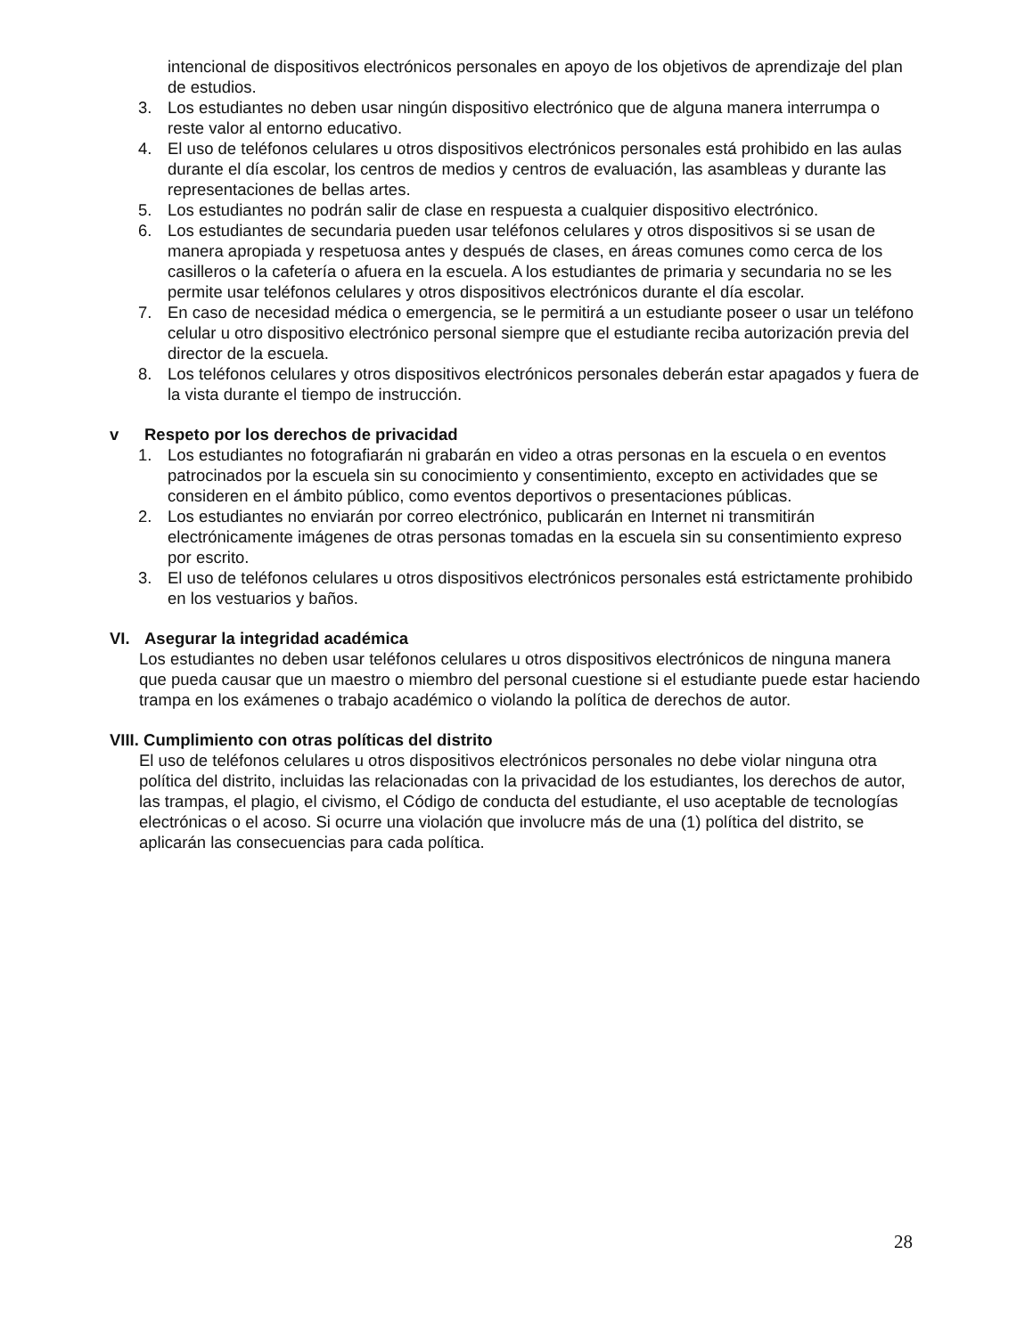intencional de dispositivos electrónicos personales en apoyo de los objetivos de aprendizaje del plan de estudios.
3. Los estudiantes no deben usar ningún dispositivo electrónico que de alguna manera interrumpa o reste valor al entorno educativo.
4. El uso de teléfonos celulares u otros dispositivos electrónicos personales está prohibido en las aulas durante el día escolar, los centros de medios y centros de evaluación, las asambleas y durante las representaciones de bellas artes.
5. Los estudiantes no podrán salir de clase en respuesta a cualquier dispositivo electrónico.
6. Los estudiantes de secundaria pueden usar teléfonos celulares y otros dispositivos si se usan de manera apropiada y respetuosa antes y después de clases, en áreas comunes como cerca de los casilleros o la cafetería o afuera en la escuela. A los estudiantes de primaria y secundaria no se les permite usar teléfonos celulares y otros dispositivos electrónicos durante el día escolar.
7. En caso de necesidad médica o emergencia, se le permitirá a un estudiante poseer o usar un teléfono celular u otro dispositivo electrónico personal siempre que el estudiante reciba autorización previa del director de la escuela.
8. Los teléfonos celulares y otros dispositivos electrónicos personales deberán estar apagados y fuera de la vista durante el tiempo de instrucción.
v Respeto por los derechos de privacidad
1. Los estudiantes no fotografiarán ni grabarán en video a otras personas en la escuela o en eventos patrocinados por la escuela sin su conocimiento y consentimiento, excepto en actividades que se consideren en el ámbito público, como eventos deportivos o presentaciones públicas.
2. Los estudiantes no enviarán por correo electrónico, publicarán en Internet ni transmitirán electrónicamente imágenes de otras personas tomadas en la escuela sin su consentimiento expreso por escrito.
3. El uso de teléfonos celulares u otros dispositivos electrónicos personales está estrictamente prohibido en los vestuarios y baños.
VI. Asegurar la integridad académica
Los estudiantes no deben usar teléfonos celulares u otros dispositivos electrónicos de ninguna manera que pueda causar que un maestro o miembro del personal cuestione si el estudiante puede estar haciendo trampa en los exámenes o trabajo académico o violando la política de derechos de autor.
VIII. Cumplimiento con otras políticas del distrito
El uso de teléfonos celulares u otros dispositivos electrónicos personales no debe violar ninguna otra política del distrito, incluidas las relacionadas con la privacidad de los estudiantes, los derechos de autor, las trampas, el plagio, el civismo, el Código de conducta del estudiante, el uso aceptable de tecnologías electrónicas o el acoso. Si ocurre una violación que involucre más de una (1) política del distrito, se aplicarán las consecuencias para cada política.
28